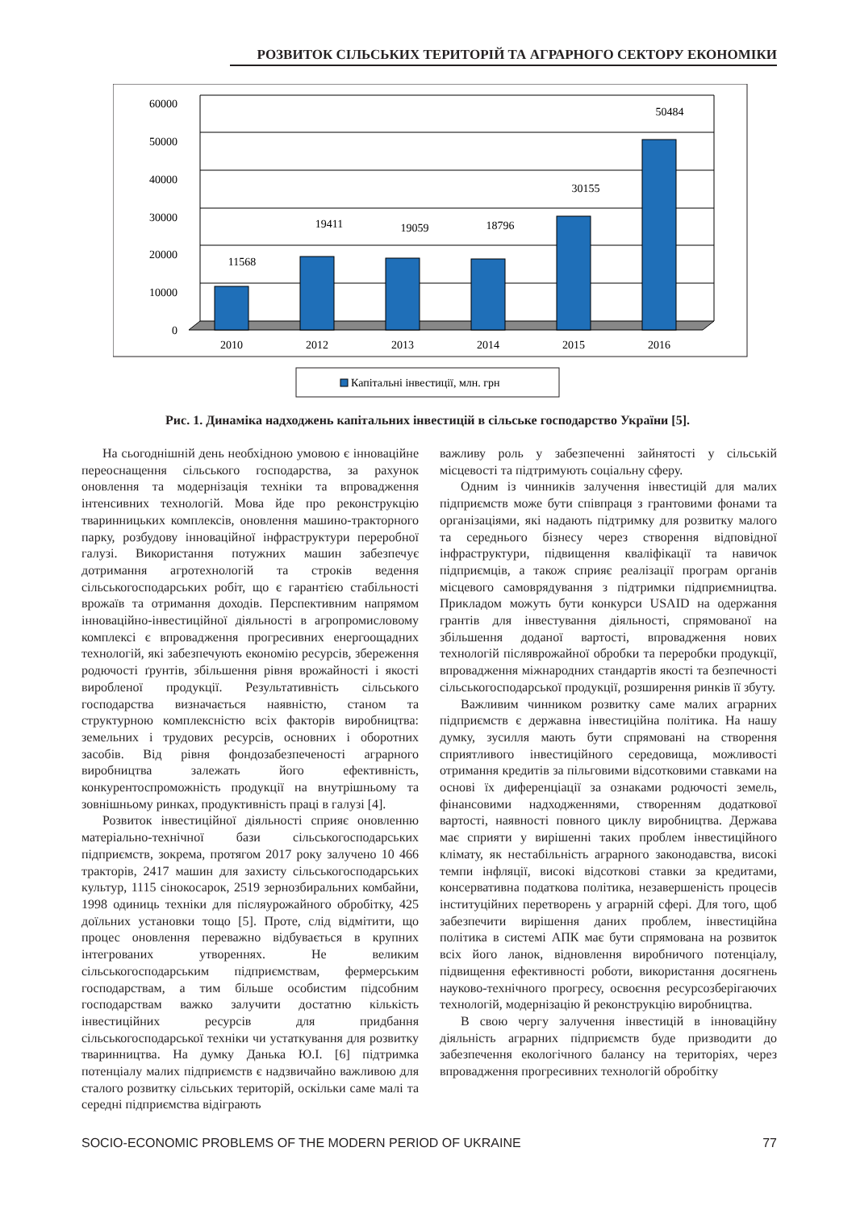РОЗВИТОК СІЛЬСЬКИХ ТЕРИТОРІЙ ТА АГРАРНОГО СЕКТОРУ ЕКОНОМІКИ
60000
50000
40000
30000
20000
10000
0
11568
19411
19059
18796
30155
50484
2010
2012
2013
2014
2015
2016
Капітальні інвестиції, млн. грн
Рис. 1. Динаміка надходжень капітальних інвестицій в сільське господарство України [5].
На сьогоднішній день необхідною умовою є інноваційне переоснащення сільського господарства, за рахунок оновлення та модернізація техніки та впровадження інтенсивних технологій. Мова йде про реконструкцію тваринницьких комплексів, оновлення машино-тракторного парку, розбудову інноваційної інфраструктури переробної галузі. Використання потужних машин забезпечує дотримання агротехнологій та строків ведення сільськогосподарських робіт, що є гарантією стабільності врожаїв та отримання доходів. Перспективним напрямом інноваційно-інвестиційної діяльності в агропромисловому комплексі є впровадження прогресивних енергоощадних технологій, які забезпечують економію ресурсів, збереження родючості ґрунтів, збільшення рівня врожайності і якості виробленої продукції. Результативність сільського господарства визначається наявністю, станом та структурною комплексністю всіх факторів виробництва: земельних і трудових ресурсів, основних і оборотних засобів. Від рівня фондозабезпеченості аграрного виробництва залежать його ефективність, конкурентоспроможність продукції на внутрішньому та зовнішньому ринках, продуктивність праці в галузі [4].
Розвиток інвестиційної діяльності сприяє оновленню матеріально-технічної бази сільськогосподарських підприємств, зокрема, протягом 2017 року залучено 10 466 тракторів, 2417 машин для захисту сільськогосподарських культур, 1115 сінокосарок, 2519 зернозбиральних комбайни, 1998 одиниць техніки для післяурожайного обробітку, 425 доїльних установки тощо [5]. Проте, слід відмітити, що процес оновлення переважно відбувається в крупних інтегрованих утвореннях. Не великим сільськогосподарським підприємствам, фермерським господарствам, а тим більше особистим підсобним господарствам важко залучити достатню кількість інвестиційних ресурсів для придбання сільськогосподарської техніки чи устаткування для розвитку тваринництва. На думку Данька Ю.І. [6] підтримка потенціалу малих підприємств є надзвичайно важливою для сталого розвитку сільських територій, оскільки саме малі та середні підприємства відіграють
важливу роль у забезпеченні зайнятості у сільській місцевості та підтримують соціальну сферу.
Одним із чинників залучення інвестицій для малих підприємств може бути співпраця з грантовими фонами та організаціями, які надають підтримку для розвитку малого та середнього бізнесу через створення відповідної інфраструктури, підвищення кваліфікації та навичок підприємців, а також сприяє реалізації програм органів місцевого самоврядування з підтримки підприємництва. Прикладом можуть бути конкурси USAID на одержання грантів для інвестування діяльності, спрямованої на збільшення доданої вартості, впровадження нових технологій післяврожайної обробки та переробки продукції, впровадження міжнародних стандартів якості та безпечності сільськогосподарської продукції, розширення ринків її збуту.
Важливим чинником розвитку саме малих аграрних підприємств є державна інвестиційна політика. На нашу думку, зусилля мають бути спрямовані на створення сприятливого інвестиційного середовища, можливості отримання кредитів за пільговими відсотковими ставками на основі їх диференціації за ознаками родючості земель, фінансовими надходженнями, створенням додаткової вартості, наявності повного циклу виробництва. Держава має сприяти у вирішенні таких проблем інвестиційного клімату, як нестабільність аграрного законодавства, високі темпи інфляції, високі відсоткові ставки за кредитами, консервативна податкова політика, незавершеність процесів інституційних перетворень у аграрній сфері. Для того, щоб забезпечити вирішення даних проблем, інвестиційна політика в системі АПК має бути спрямована на розвиток всіх його ланок, відновлення виробничого потенціалу, підвищення ефективності роботи, використання досягнень науково-технічного прогресу, освоєння ресурсозберігаючих технологій, модернізацію й реконструкцію виробництва.
В свою чергу залучення інвестицій в інноваційну діяльність аграрних підприємств буде призводити до забезпечення екологічного балансу на територіях, через впровадження прогресивних технологій обробітку
SOCIO-ECONOMIC PROBLEMS OF THE MODERN PERIOD OF UKRAINE 77